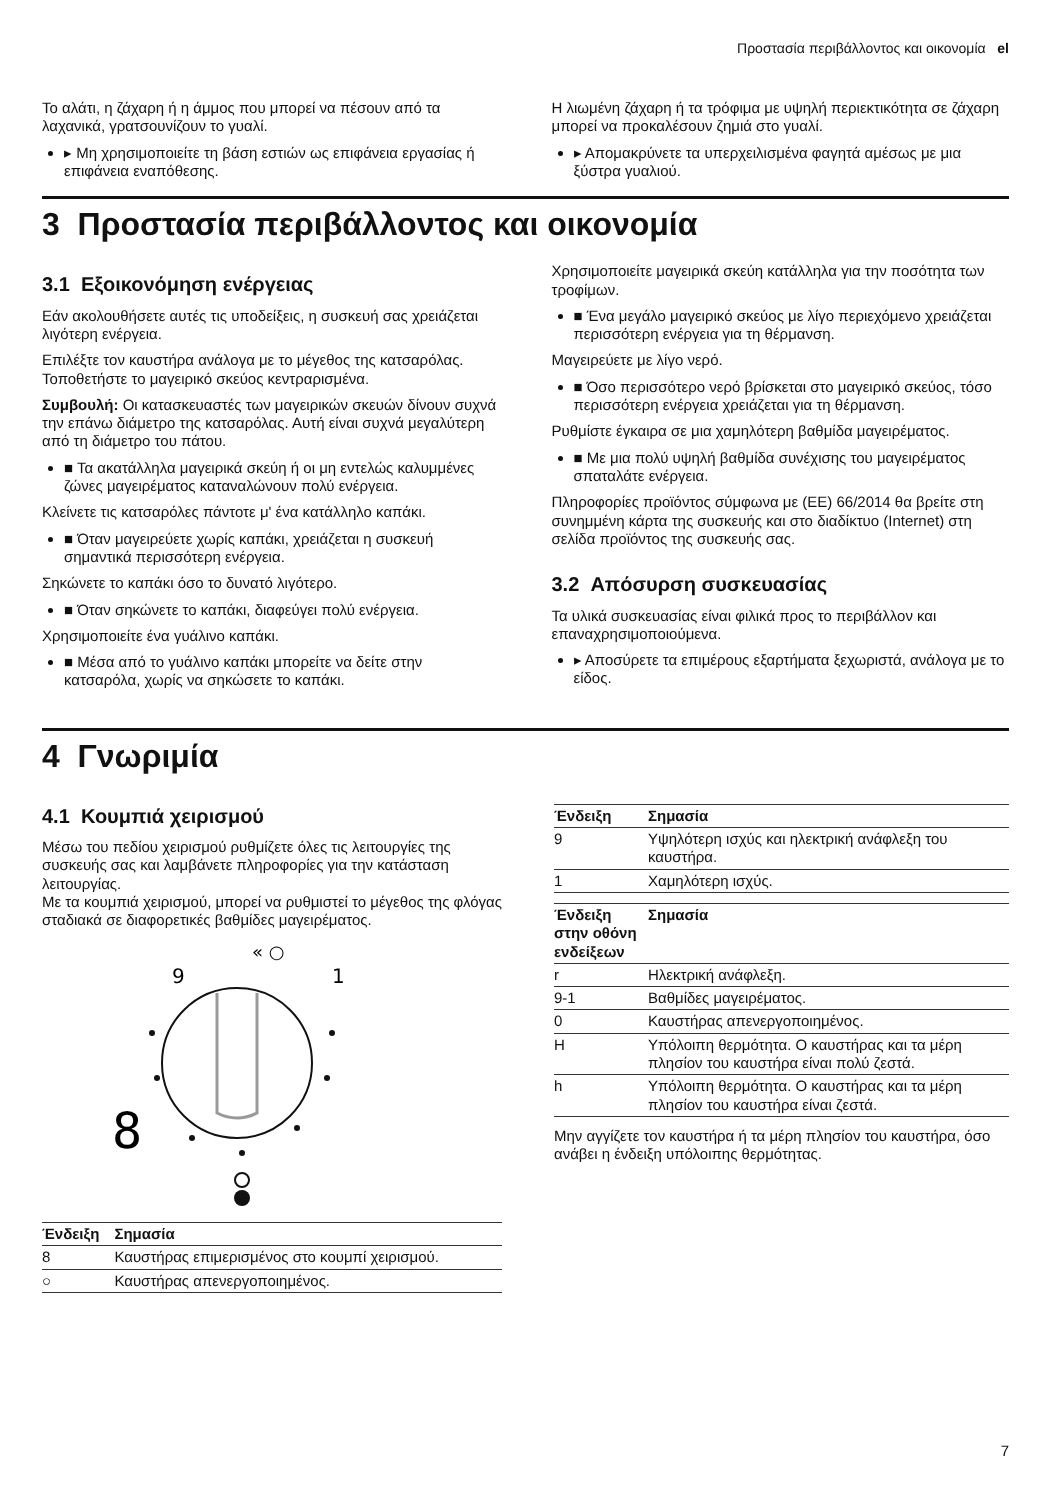Προστασία περιβάλλοντος και οικονομία el
Το αλάτι, η ζάχαρη ή η άμμος που μπορεί να πέσουν από τα λαχανικά, γρατσουνίζουν το γυαλί.
▸ Μη χρησιμοποιείτε τη βάση εστιών ως επιφάνεια εργασίας ή επιφάνεια εναπόθεσης.
Η λιωμένη ζάχαρη ή τα τρόφιμα με υψηλή περιεκτικότητα σε ζάχαρη μπορεί να προκαλέσουν ζημιά στο γυαλί.
▸ Απομακρύνετε τα υπερχειλισμένα φαγητά αμέσως με μια ξύστρα γυαλιού.
3 Προστασία περιβάλλοντος και οικονομία
3.1 Εξοικονόμηση ενέργειας
Εάν ακολουθήσετε αυτές τις υποδείξεις, η συσκευή σας χρειάζεται λιγότερη ενέργεια.
Επιλέξτε τον καυστήρα ανάλογα με το μέγεθος της κατσαρόλας. Τοποθετήστε το μαγειρικό σκεύος κεντραρισμένα.
Συμβουλή: Οι κατασκευαστές των μαγειρικών σκευών δίνουν συχνά την επάνω διάμετρο της κατσαρόλας. Αυτή είναι συχνά μεγαλύτερη από τη διάμετρο του πάτου.
■ Τα ακατάλληλα μαγειρικά σκεύη ή οι μη εντελώς καλυμμένες ζώνες μαγειρέματος καταναλώνουν πολύ ενέργεια.
Κλείνετε τις κατσαρόλες πάντοτε μ' ένα κατάλληλο καπάκι.
■ Όταν μαγειρεύετε χωρίς καπάκι, χρειάζεται η συσκευή σημαντικά περισσότερη ενέργεια.
Σηκώνετε το καπάκι όσο το δυνατό λιγότερο.
■ Όταν σηκώνετε το καπάκι, διαφεύγει πολύ ενέργεια.
Χρησιμοποιείτε ένα γυάλινο καπάκι.
■ Μέσα από το γυάλινο καπάκι μπορείτε να δείτε στην κατσαρόλα, χωρίς να σηκώσετε το καπάκι.
Χρησιμοποιείτε μαγειρικά σκεύη κατάλληλα για την ποσότητα των τροφίμων.
■ Ένα μεγάλο μαγειρικό σκεύος με λίγο περιεχόμενο χρειάζεται περισσότερη ενέργεια για τη θέρμανση.
Μαγειρεύετε με λίγο νερό.
■ Όσο περισσότερο νερό βρίσκεται στο μαγειρικό σκεύος, τόσο περισσότερη ενέργεια χρειάζεται για τη θέρμανση.
Ρυθμίστε έγκαιρα σε μια χαμηλότερη βαθμίδα μαγειρέματος.
■ Με μια πολύ υψηλή βαθμίδα συνέχισης του μαγειρέματος σπαταλάτε ενέργεια.
Πληροφορίες προϊόντος σύμφωνα με (ΕΕ) 66/2014 θα βρείτε στη συνημμένη κάρτα της συσκευής και στο διαδίκτυο (Internet) στη σελίδα προϊόντος της συσκευής σας.
3.2 Απόσυρση συσκευασίας
Τα υλικά συσκευασίας είναι φιλικά προς το περιβάλλον και επαναχρησιμοποιούμενα.
▸ Αποσύρετε τα επιμέρους εξαρτήματα ξεχωριστά, ανάλογα με το είδος.
4 Γνωριμία
4.1 Κουμπιά χειρισμού
Μέσω του πεδίου χειρισμού ρυθμίζετε όλες τις λειτουργίες της συσκευής σας και λαμβάνετε πληροφορίες για την κατάσταση λειτουργίας.
Με τα κουμπιά χειρισμού, μπορεί να ρυθμιστεί το μέγεθος της φλόγας σταδιακά σε διαφορετικές βαθμίδες μαγειρέματος.
« ○
9
1
8
| Ένδειξη | Σημασία |
| --- | --- |
| 8 | Καυστήρας επιμερισμένος στο κουμπί χειρισμού. |
| ○ | Καυστήρας απενεργοποιημένος. |
| Ένδειξη | Σημασία |
| --- | --- |
| 9 | Υψηλότερη ισχύς και ηλεκτρική ανάφλεξη του καυστήρα. |
| 1 | Χαμηλότερη ισχύς. |
| Ένδειξη στην οθόνη ενδείξεων | Σημασία |
| --- | --- |
| r | Ηλεκτρική ανάφλεξη. |
| 9-1 | Βαθμίδες μαγειρέματος. |
| 0 | Καυστήρας απενεργοποιημένος. |
| H | Υπόλοιπη θερμότητα. Ο καυστήρας και τα μέρη πλησίον του καυστήρα είναι πολύ ζεστά. |
| h | Υπόλοιπη θερμότητα. Ο καυστήρας και τα μέρη πλησίον του καυστήρα είναι ζεστά. |
Μην αγγίζετε τον καυστήρα ή τα μέρη πλησίον του καυστήρα, όσο ανάβει η ένδειξη υπόλοιπης θερμότητας.
7